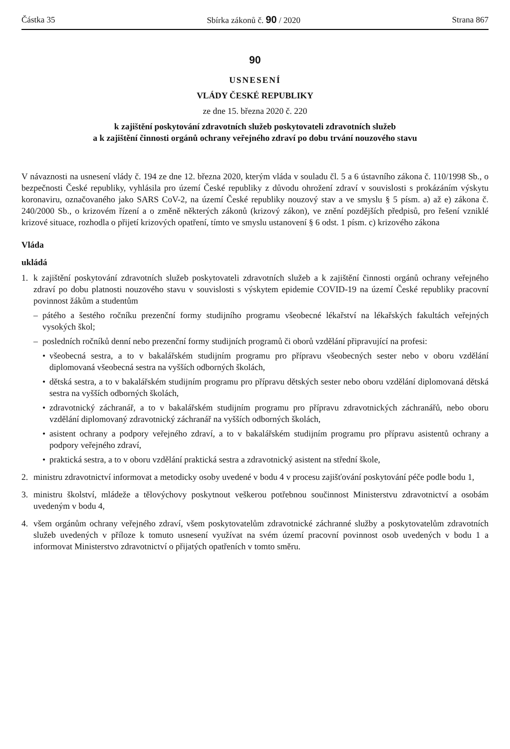Částka 35 Sbírka zákonů č. 90 / 2020 Strana 867
90
USNESENÍ
VLÁDY ČESKÉ REPUBLIKY
ze dne 15. března 2020 č. 220
k zajištění poskytování zdravotních služeb poskytovateli zdravotních služeb
a k zajištění činnosti orgánů ochrany veřejného zdraví po dobu trvání nouzového stavu
V návaznosti na usnesení vlády č. 194 ze dne 12. března 2020, kterým vláda v souladu čl. 5 a 6 ústavního zákona č. 110/1998 Sb., o bezpečnosti České republiky, vyhlásila pro území České republiky z důvodu ohrožení zdraví v souvislosti s prokázáním výskytu koronaviru, označovaného jako SARS CoV-2, na území České republiky nouzový stav a ve smyslu § 5 písm. a) až e) zákona č. 240/2000 Sb., o krizovém řízení a o změně některých zákonů (krizový zákon), ve znění pozdějších předpisů, pro řešení vzniklé krizové situace, rozhodla o přijetí krizových opatření, tímto ve smyslu ustanovení § 6 odst. 1 písm. c) krizového zákona
Vláda
ukládá
1. k zajištění poskytování zdravotních služeb poskytovateli zdravotních služeb a k zajištění činnosti orgánů ochrany veřejného zdraví po dobu platnosti nouzového stavu v souvislosti s výskytem epidemie COVID-19 na území České republiky pracovní povinnost žákům a studentům
– pátého a šestého ročníku prezenční formy studijního programu všeobecné lékařství na lékařských fakultách veřejných vysokých škol;
– posledních ročníků denní nebo prezenční formy studijních programů či oborů vzdělání připravující na profesi:
• všeobecná sestra, a to v bakalářském studijním programu pro přípravu všeobecných sester nebo v oboru vzdělání diplomovaná všeobecná sestra na vyšších odborných školách,
• dětská sestra, a to v bakalářském studijním programu pro přípravu dětských sester nebo oboru vzdělání diplomovaná dětská sestra na vyšších odborných školách,
• zdravotnický záchranář, a to v bakalářském studijním programu pro přípravu zdravotnických záchranářů, nebo oboru vzdělání diplomovaný zdravotnický záchranář na vyšších odborných školách,
• asistent ochrany a podpory veřejného zdraví, a to v bakalářském studijním programu pro přípravu asistentů ochrany a podpory veřejného zdraví,
• praktická sestra, a to v oboru vzdělání praktická sestra a zdravotnický asistent na střední škole,
2. ministru zdravotnictví informovat a metodicky osoby uvedené v bodu 4 v procesu zajišťování poskytování péče podle bodu 1,
3. ministru školství, mládeže a tělovýchovy poskytnout veškerou potřebnou součinnost Ministerstvu zdravotnictví a osobám uvedeným v bodu 4,
4. všem orgánům ochrany veřejného zdraví, všem poskytovatelům zdravotnické záchranné služby a poskytovatelům zdravotních služeb uvedených v příloze k tomuto usnesení využívat na svém území pracovní povinnost osob uvedených v bodu 1 a informovat Ministerstvo zdravotnictví o přijatých opatřeních v tomto směru.